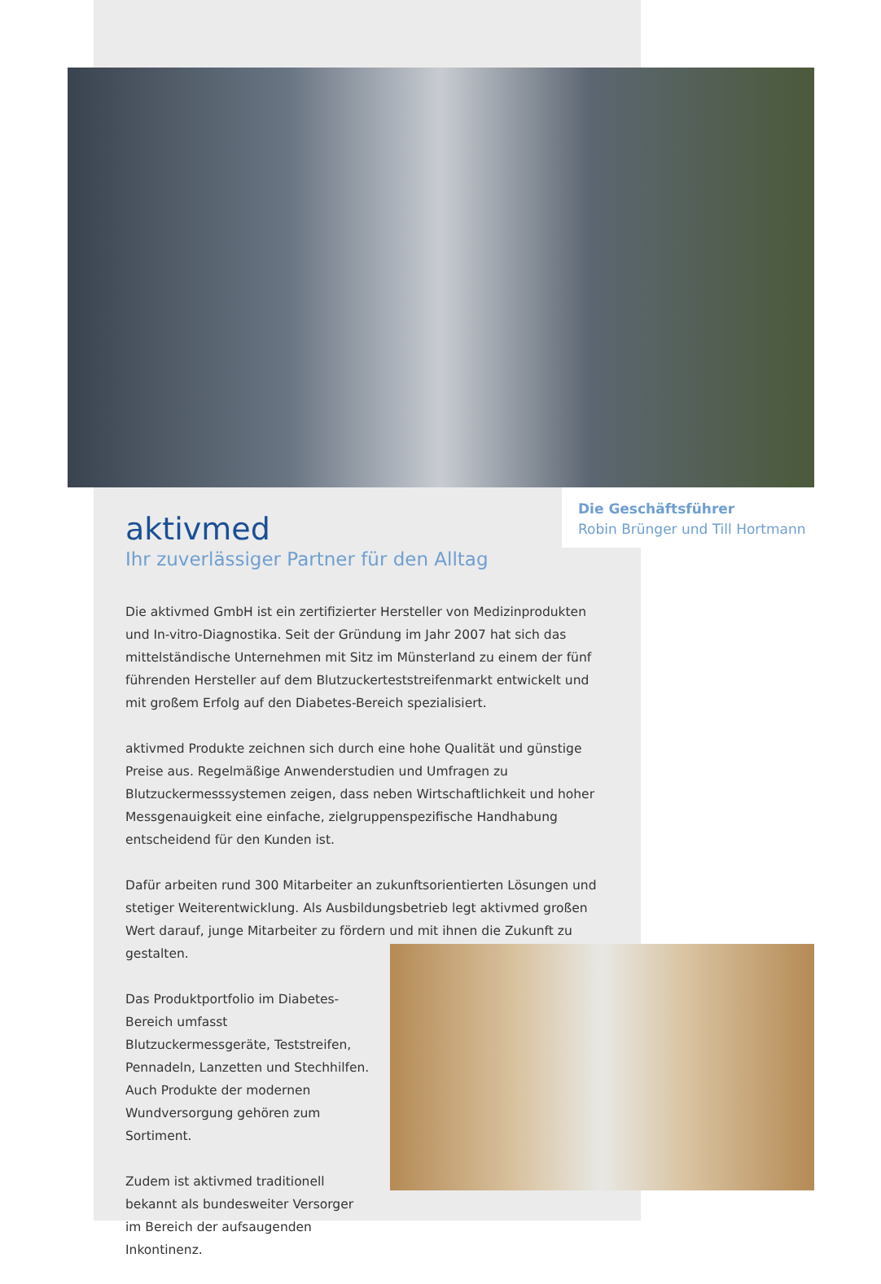Die Geschäftsführer
Robin Brünger und Till Hortmann
aktivmed
Ihr zuverlässiger Partner für den Alltag
Die aktivmed GmbH ist ein zertifizierter Hersteller von Medizinprodukten und In-vitro-Diagnostika. Seit der Gründung im Jahr 2007 hat sich das mittelständische Unternehmen mit Sitz im Münsterland zu einem der fünf führenden Hersteller auf dem Blutzuckerteststreifenmarkt entwickelt und mit großem Erfolg auf den Diabetes-Bereich spezialisiert.
aktivmed Produkte zeichnen sich durch eine hohe Qualität und günstige Preise aus. Regelmäßige Anwenderstudien und Umfragen zu Blutzuckermesssystemen zeigen, dass neben Wirtschaftlichkeit und hoher Messgenauigkeit eine einfache, zielgruppenspezifische Handhabung entscheidend für den Kunden ist.
Dafür arbeiten rund 300 Mitarbeiter an zukunftsorientierten Lösungen und stetiger Weiterentwicklung. Als Ausbildungsbetrieb legt aktivmed großen Wert darauf, junge Mitarbeiter zu fördern und mit ihnen die Zukunft zu gestalten.
Das Produktportfolio im Diabetes-Bereich umfasst Blutzuckermessgeräte, Teststreifen, Pennadeln, Lanzetten und Stechhilfen. Auch Produkte der modernen Wundversorgung gehören zum Sortiment.
Zudem ist aktivmed traditionell bekannt als bundesweiter Versorger im Bereich der aufsaugenden Inkontinenz.